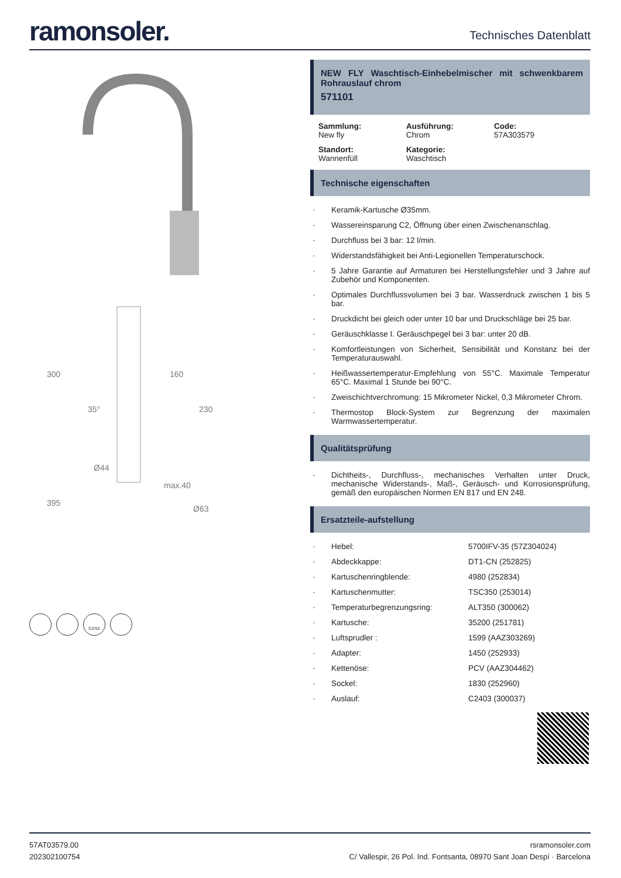ramonsoler.
Technisches Datenblatt
300
160
230
35°
Ø44
max.40
395
Ø63
C2/S2
NEW FLY Waschtisch-Einhebelmischer mit schwenkbarem Rohrauslauf chrom
571101
Sammlung:
New fly
Ausführung:
Chrom
Code:
57A303579
Standort:
Wannenfüll
Kategorie:
Waschtisch
Technische eigenschaften
Keramik-Kartusche Ø35mm.
Wassereinsparung C2, Öffnung über einen Zwischenanschlag.
Durchfluss bei 3 bar: 12 l/min.
Widerstandsfähigkeit bei Anti-Legionellen Temperaturschock.
5 Jahre Garantie auf Armaturen bei Herstellungsfehler und 3 Jahre auf Zubehör und Komponenten.
Optimales Durchflussvolumen bei 3 bar. Wasserdruck zwischen 1 bis 5 bar.
Druckdicht bei gleich oder unter 10 bar und Druckschläge bei 25 bar.
Geräuschklasse I. Geräuschpegel bei 3 bar: unter 20 dB.
Komfortleistungen von Sicherheit, Sensibilität und Konstanz bei der Temperaturauswahl.
Heißwassertemperatur-Empfehlung von 55°C. Maximale Temperatur 65°C. Maximal 1 Stunde bei 90°C.
Zweischichtverchromung: 15 Mikrometer Nickel, 0,3 Mikrometer Chrom.
Thermostop Block-System zur Begrenzung der maximalen Warmwassertemperatur.
Qualitätsprüfung
Dichtheits-, Durchfluss-, mechanisches Verhalten unter Druck, mechanische Widerstands-, Maß-, Geräusch- und Korrosionsprüfung, gemäß den europäischen Normen EN 817 und EN 248.
Ersatzteile-aufstellung
Hebel: 5700IFV-35 (57Z304024)
Abdeckkappe: DT1-CN (252825)
Kartuschenringblende: 4980 (252834)
Kartuschenmutter: TSC350 (253014)
Temperaturbegrenzungsring: ALT350 (300062)
Kartusche: 35200 (251781)
Luftsprudler : 1599 (AAZ303269)
Adapter: 1450 (252933)
Kettenöse: PCV (AAZ304462)
Sockel: 1830 (252960)
Auslauf: C2403 (300037)
57AT03579.00
202302100754
rsramonsoler.com
C/ Vallespir, 26 Pol. Ind. Fontsanta, 08970 Sant Joan Despí · Barcelona